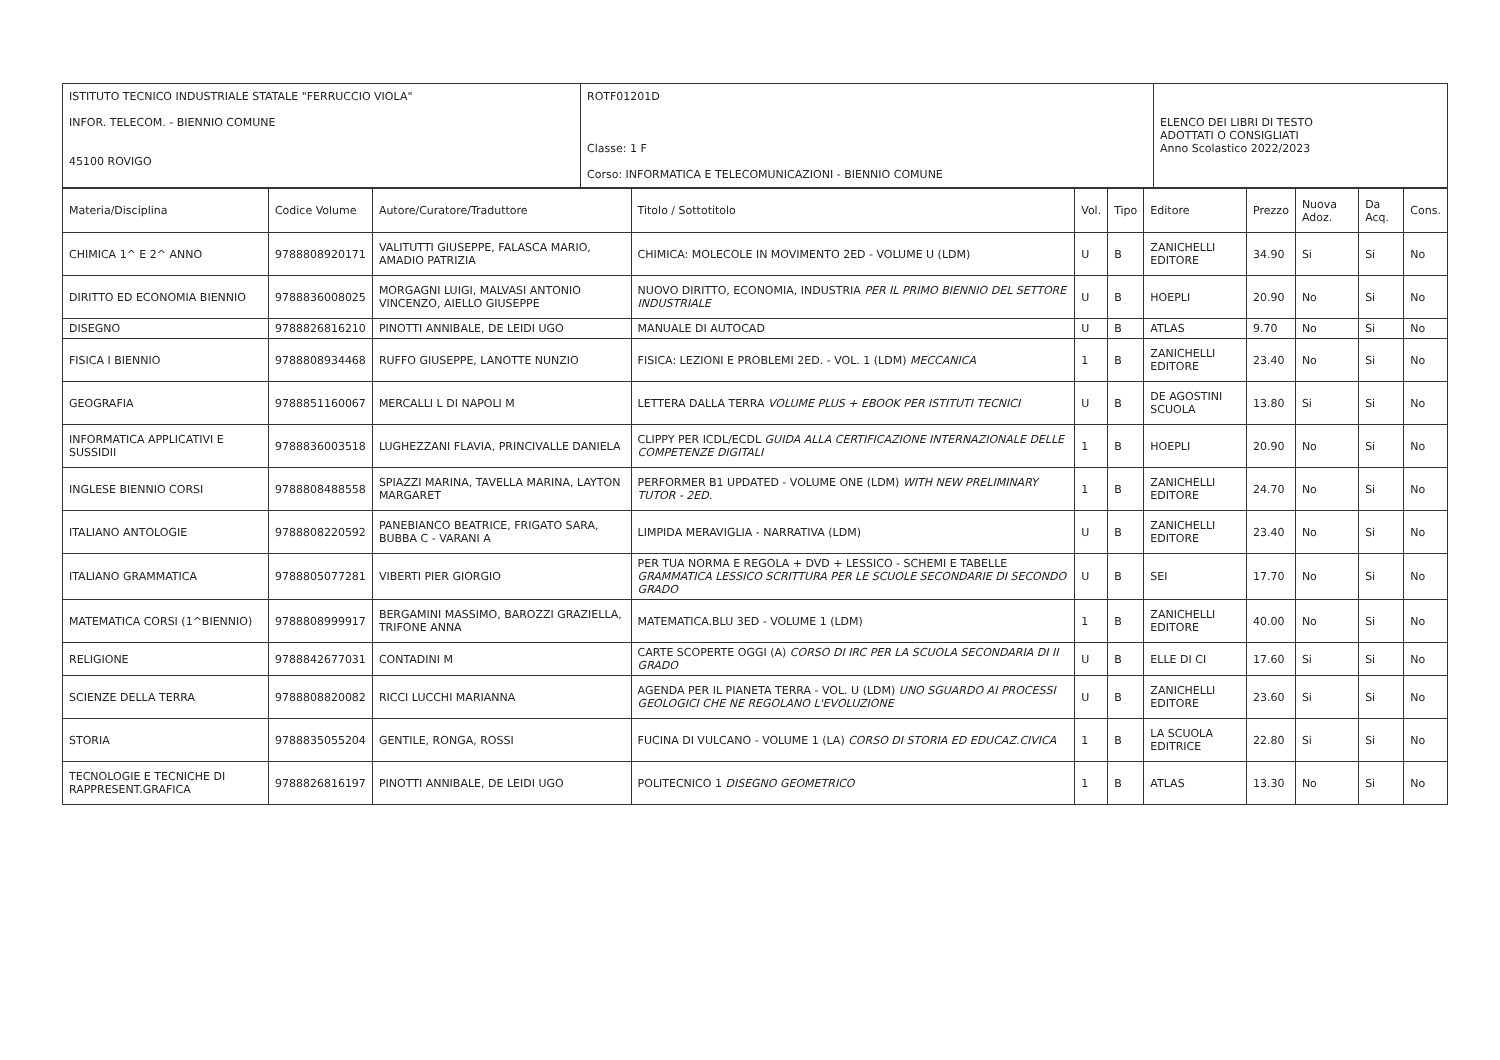| ISTITUTO TECNICO INDUSTRIALE STATALE "FERRUCCIO VIOLA" INFOR. TELECOM. - BIENNIO COMUNE 45100 ROVIGO | ROTF01201D Classe: 1 F Corso: INFORMATICA E TELECOMUNICAZIONI - BIENNIO COMUNE | ELENCO DEI LIBRI DI TESTO ADOTTATI O CONSIGLIATI Anno Scolastico 2022/2023 |
| Materia/Disciplina | Codice Volume | Autore/Curatore/Traduttore | Titolo / Sottotitolo | Vol. | Tipo | Editore | Prezzo | Nuova Adoz. | Da Acq. | Cons. |
| --- | --- | --- | --- | --- | --- | --- | --- | --- | --- | --- |
| CHIMICA 1^ E 2^ ANNO | 9788808920171 | VALITUTTI GIUSEPPE, FALASCA MARIO, AMADIO PATRIZIA | CHIMICA: MOLECOLE IN MOVIMENTO 2ED - VOLUME U (LDM) | U | B | ZANICHELLI EDITORE | 34.90 | Si | Si | No |
| DIRITTO ED ECONOMIA BIENNIO | 9788836008025 | MORGAGNI LUIGI, MALVASI ANTONIO VINCENZO, AIELLO GIUSEPPE | NUOVO DIRITTO, ECONOMIA, INDUSTRIA PER IL PRIMO BIENNIO DEL SETTORE INDUSTRIALE | U | B | HOEPLI | 20.90 | No | Si | No |
| DISEGNO | 9788826816210 | PINOTTI ANNIBALE, DE LEIDI UGO | MANUALE DI AUTOCAD | U | B | ATLAS | 9.70 | No | Si | No |
| FISICA I BIENNIO | 9788808934468 | RUFFO GIUSEPPE, LANOTTE NUNZIO | FISICA: LEZIONI E PROBLEMI 2ED. - VOL. 1 (LDM) MECCANICA | 1 | B | ZANICHELLI EDITORE | 23.40 | No | Si | No |
| GEOGRAFIA | 9788851160067 | MERCALLI L DI NAPOLI M | LETTERA DALLA TERRA VOLUME PLUS + EBOOK PER ISTITUTI TECNICI | U | B | DE AGOSTINI SCUOLA | 13.80 | Si | Si | No |
| INFORMATICA APPLICATIVI E SUSSIDII | 9788836003518 | LUGHEZZANI FLAVIA, PRINCIVALLE DANIELA | CLIPPY PER ICDL/ECDL GUIDA ALLA CERTIFICAZIONE INTERNAZIONALE DELLE COMPETENZE DIGITALI | 1 | B | HOEPLI | 20.90 | No | Si | No |
| INGLESE BIENNIO CORSI | 9788808488558 | SPIAZZI MARINA, TAVELLA MARINA, LAYTON MARGARET | PERFORMER B1 UPDATED - VOLUME ONE (LDM) WITH NEW PRELIMINARY TUTOR - 2ED. | 1 | B | ZANICHELLI EDITORE | 24.70 | No | Si | No |
| ITALIANO ANTOLOGIE | 9788808220592 | PANEBIANCO BEATRICE, FRIGATO SARA, BUBBA C - VARANI A | LIMPIDA MERAVIGLIA - NARRATIVA (LDM) | U | B | ZANICHELLI EDITORE | 23.40 | No | Si | No |
| ITALIANO GRAMMATICA | 9788805077281 | VIBERTI PIER GIORGIO | PER TUA NORMA E REGOLA + DVD + LESSICO - SCHEMI E TABELLE GRAMMATICA LESSICO SCRITTURA PER LE SCUOLE SECONDARIE DI SECONDO GRADO | U | B | SEI | 17.70 | No | Si | No |
| MATEMATICA CORSI (1^BIENNIO) | 9788808999917 | BERGAMINI MASSIMO, BAROZZI GRAZIELLA, TRIFONE ANNA | MATEMATICA.BLU 3ED - VOLUME 1 (LDM) | 1 | B | ZANICHELLI EDITORE | 40.00 | No | Si | No |
| RELIGIONE | 9788842677031 | CONTADINI M | CARTE SCOPERTE OGGI (A) CORSO DI IRC PER LA SCUOLA SECONDARIA DI II GRADO | U | B | ELLE DI CI | 17.60 | Si | Si | No |
| SCIENZE DELLA TERRA | 9788808820082 | RICCI LUCCHI MARIANNA | AGENDA PER IL PIANETA TERRA - VOL. U (LDM) UNO SGUARDO AI PROCESSI GEOLOGICI CHE NE REGOLANO L'EVOLUZIONE | U | B | ZANICHELLI EDITORE | 23.60 | Si | Si | No |
| STORIA | 9788835055204 | GENTILE, RONGA, ROSSI | FUCINA DI VULCANO - VOLUME 1 (LA) CORSO DI STORIA ED EDUCAZ.CIVICA | 1 | B | LA SCUOLA EDITRICE | 22.80 | Si | Si | No |
| TECNOLOGIE E TECNICHE DI RAPPRESENT.GRAFICA | 9788826816197 | PINOTTI ANNIBALE, DE LEIDI UGO | POLITECNICO 1 DISEGNO GEOMETRICO | 1 | B | ATLAS | 13.30 | No | Si | No |